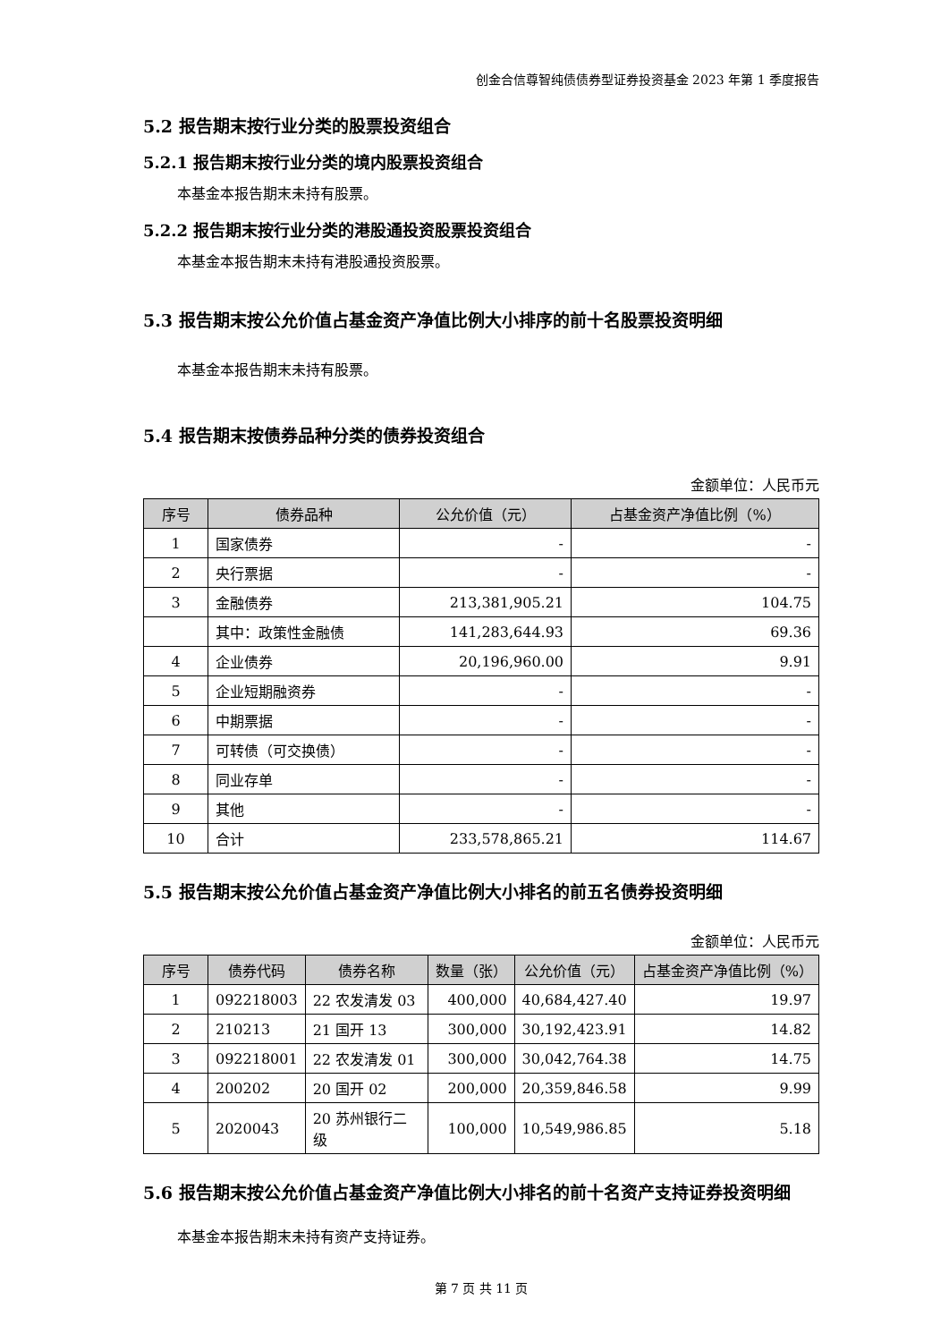创金合信尊智纯债债券型证券投资基金 2023 年第 1 季度报告
5.2 报告期末按行业分类的股票投资组合
5.2.1 报告期末按行业分类的境内股票投资组合
本基金本报告期末未持有股票。
5.2.2 报告期末按行业分类的港股通投资股票投资组合
本基金本报告期末未持有港股通投资股票。
5.3 报告期末按公允价值占基金资产净值比例大小排序的前十名股票投资明细
本基金本报告期末未持有股票。
5.4 报告期末按债券品种分类的债券投资组合
金额单位：人民币元
| 序号 | 债券品种 | 公允价值（元） | 占基金资产净值比例（%） |
| --- | --- | --- | --- |
| 1 | 国家债券 | - | - |
| 2 | 央行票据 | - | - |
| 3 | 金融债券 | 213,381,905.21 | 104.75 |
| | 其中：政策性金融债 | 141,283,644.93 | 69.36 |
| 4 | 企业债券 | 20,196,960.00 | 9.91 |
| 5 | 企业短期融资券 | - | - |
| 6 | 中期票据 | - | - |
| 7 | 可转债（可交换债） | - | - |
| 8 | 同业存单 | - | - |
| 9 | 其他 | - | - |
| 10 | 合计 | 233,578,865.21 | 114.67 |
5.5 报告期末按公允价值占基金资产净值比例大小排名的前五名债券投资明细
金额单位：人民币元
| 序号 | 债券代码 | 债券名称 | 数量（张） | 公允价值（元） | 占基金资产净值比例（%） |
| --- | --- | --- | --- | --- | --- |
| 1 | 092218003 | 22 农发清发 03 | 400,000 | 40,684,427.40 | 19.97 |
| 2 | 210213 | 21 国开 13 | 300,000 | 30,192,423.91 | 14.82 |
| 3 | 092218001 | 22 农发清发 01 | 300,000 | 30,042,764.38 | 14.75 |
| 4 | 200202 | 20 国开 02 | 200,000 | 20,359,846.58 | 9.99 |
| 5 | 2020043 | 20 苏州银行二级 | 100,000 | 10,549,986.85 | 5.18 |
5.6 报告期末按公允价值占基金资产净值比例大小排名的前十名资产支持证券投资明细
本基金本报告期末未持有资产支持证券。
第 7 页 共 11 页